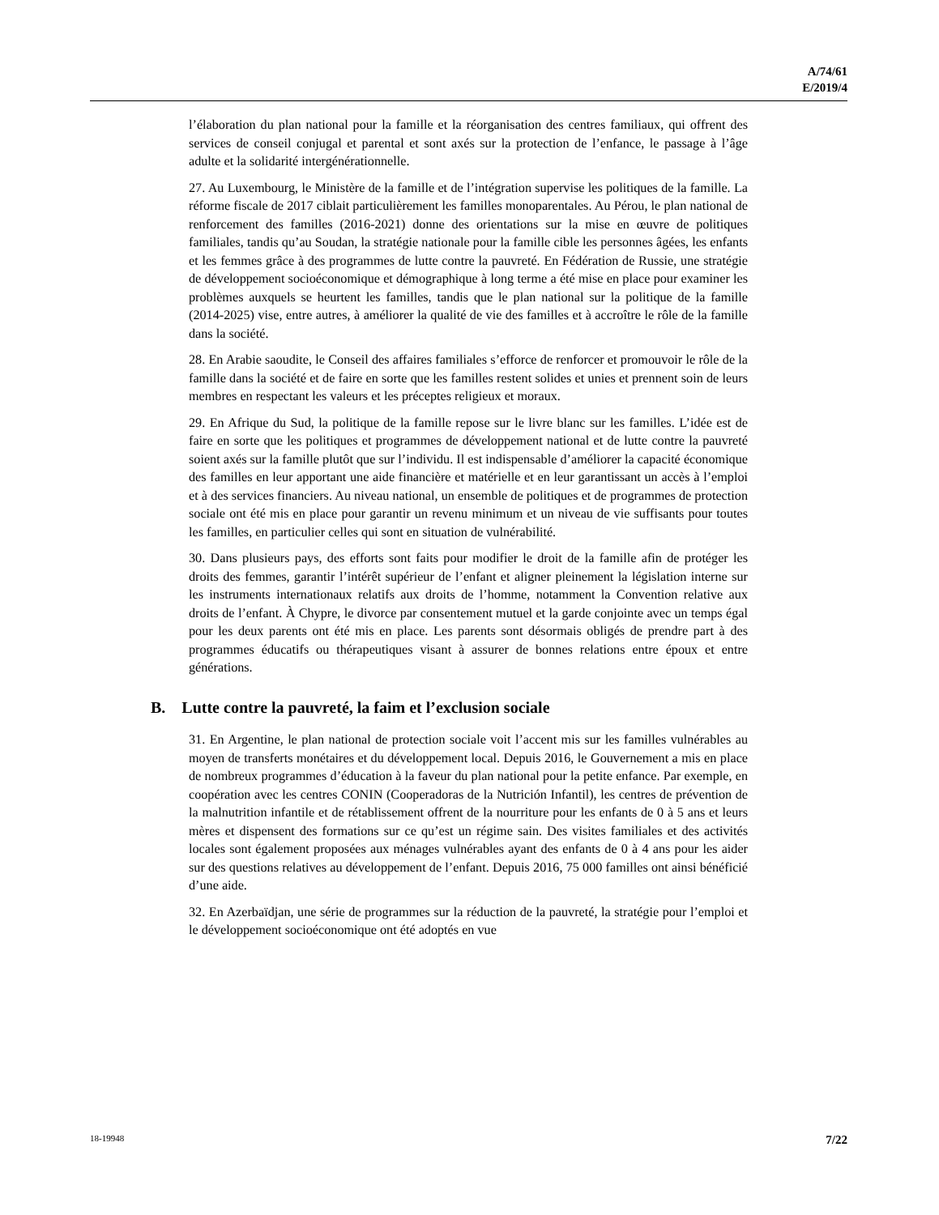A/74/61
E/2019/4
l’élaboration du plan national pour la famille et la réorganisation des centres familiaux, qui offrent des services de conseil conjugal et parental et sont axés sur la protection de l’enfance, le passage à l’âge adulte et la solidarité intergénérationnelle.
27. Au Luxembourg, le Ministère de la famille et de l’intégration supervise les politiques de la famille. La réforme fiscale de 2017 ciblait particulièrement les familles monoparentales. Au Pérou, le plan national de renforcement des familles (2016-2021) donne des orientations sur la mise en œuvre de politiques familiales, tandis qu’au Soudan, la stratégie nationale pour la famille cible les personnes âgées, les enfants et les femmes grâce à des programmes de lutte contre la pauvreté. En Fédération de Russie, une stratégie de développement socioéconomique et démographique à long terme a été mise en place pour examiner les problèmes auxquels se heurtent les familles, tandis que le plan national sur la politique de la famille (2014-2025) vise, entre autres, à améliorer la qualité de vie des familles et à accroître le rôle de la famille dans la société.
28. En Arabie saoudite, le Conseil des affaires familiales s’efforce de renforcer et promouvoir le rôle de la famille dans la société et de faire en sorte que les familles restent solides et unies et prennent soin de leurs membres en respectant les valeurs et les préceptes religieux et moraux.
29. En Afrique du Sud, la politique de la famille repose sur le livre blanc sur les familles. L’idée est de faire en sorte que les politiques et programmes de développement national et de lutte contre la pauvreté soient axés sur la famille plutôt que sur l’individu. Il est indispensable d’améliorer la capacité économique des familles en leur apportant une aide financière et matérielle et en leur garantissant un accès à l’emploi et à des services financiers. Au niveau national, un ensemble de politiques et de programmes de protection sociale ont été mis en place pour garantir un revenu minimum et un niveau de vie suffisants pour toutes les familles, en particulier celles qui sont en situation de vulnérabilité.
30. Dans plusieurs pays, des efforts sont faits pour modifier le droit de la famille afin de protéger les droits des femmes, garantir l’intérêt supérieur de l’enfant et aligner pleinement la législation interne sur les instruments internationaux relatifs aux droits de l’homme, notamment la Convention relative aux droits de l’enfant. À Chypre, le divorce par consentement mutuel et la garde conjointe avec un temps égal pour les deux parents ont été mis en place. Les parents sont désormais obligés de prendre part à des programmes éducatifs ou thérapeutiques visant à assurer de bonnes relations entre époux et entre générations.
B. Lutte contre la pauvreté, la faim et l’exclusion sociale
31. En Argentine, le plan national de protection sociale voit l’accent mis sur les familles vulnérables au moyen de transferts monétaires et du développement local. Depuis 2016, le Gouvernement a mis en place de nombreux programmes d’éducation à la faveur du plan national pour la petite enfance. Par exemple, en coopération avec les centres CONIN (Cooperadoras de la Nutrición Infantil), les centres de prévention de la malnutrition infantile et de rétablissement offrent de la nourriture pour les enfants de 0 à 5 ans et leurs mères et dispensent des formations sur ce qu’est un régime sain. Des visites familiales et des activités locales sont également proposées aux ménages vulnérables ayant des enfants de 0 à 4 ans pour les aider sur des questions relatives au développement de l’enfant. Depuis 2016, 75 000 familles ont ainsi bénéficié d’une aide.
32. En Azerbaïdjan, une série de programmes sur la réduction de la pauvreté, la stratégie pour l’emploi et le développement socioéconomique ont été adoptés en vue
18-19948 7/22